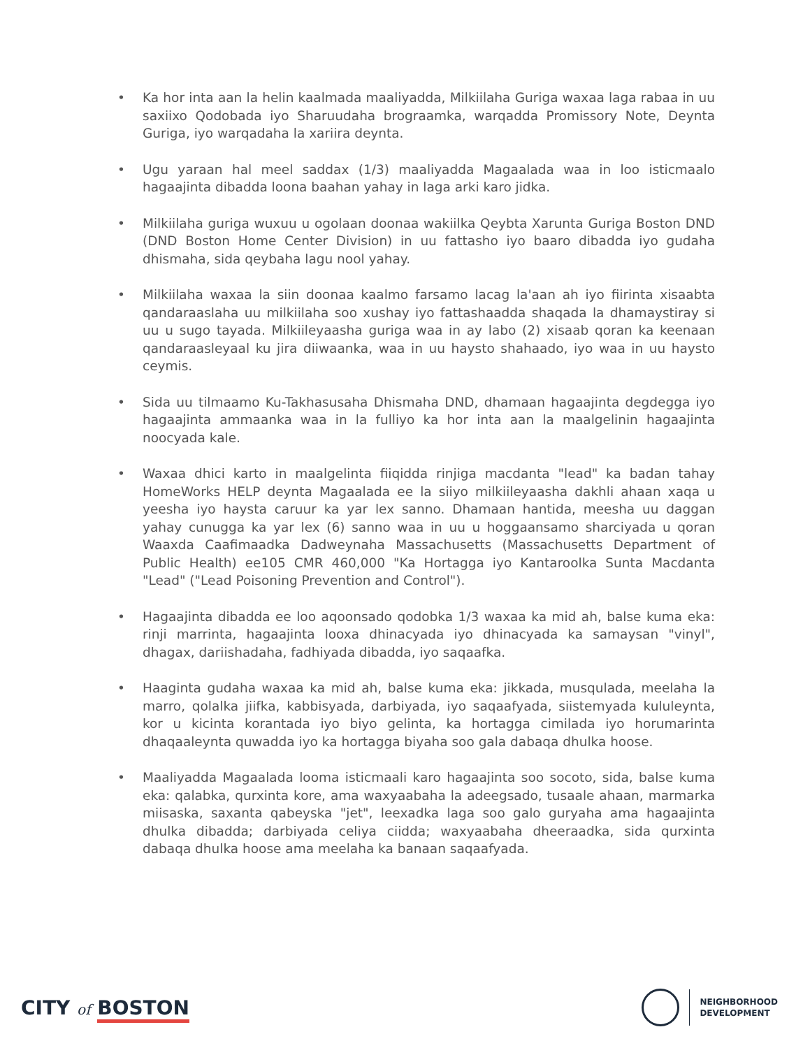• Ka hor inta aan la helin kaalmada maaliyadda, Milkiilaha Guriga waxaa laga rabaa in uu saxiixo Qodobada iyo Sharuudaha brograamka, warqadda Promissory Note, Deynta Guriga, iyo warqadaha la xariira deynta.
• Ugu yaraan hal meel saddax (1/3) maaliyadda Magaalada waa in loo isticmaalo hagaajinta dibadda loona baahan yahay in laga arki karo jidka.
• Milkiilaha guriga wuxuu u ogolaan doonaa wakiilka Qeybta Xarunta Guriga Boston DND (DND Boston Home Center Division) in uu fattasho iyo baaro dibadda iyo gudaha dhismaha, sida qeybaha lagu nool yahay.
• Milkiilaha waxaa la siin doonaa kaalmo farsamo lacag la'aan ah iyo fiirinta xisaabta qandaraaslaha uu milkiilaha soo xushay iyo fattashaadda shaqada la dhamaystiray si uu u sugo tayada. Milkiileyaasha guriga waa in ay labo (2) xisaab qoran ka keenaan qandaraasleyaal ku jira diiwaanka, waa in uu haysto shahaado, iyo waa in uu haysto ceymis.
• Sida uu tilmaamo Ku-Takhasusaha Dhismaha DND, dhamaan hagaajinta degdegga iyo hagaajinta ammaanka waa in la fulliyo ka hor inta aan la maalgelinin hagaajinta noocyada kale.
• Waxaa dhici karto in maalgelinta fiiqidda rinjiga macdanta "lead" ka badan tahay HomeWorks HELP deynta Magaalada ee la siiyo milkiileyaasha dakhli ahaan xaqa u yeesha iyo haysta caruur ka yar lex sanno. Dhamaan hantida, meesha uu daggan yahay cunugga ka yar lex (6) sanno waa in uu u hoggaansamo sharciyada u qoran Waaxda Caafimaadka Dadweynaha Massachusetts (Massachusetts Department of Public Health) ee105 CMR 460,000 "Ka Hortagga iyo Kantaroolka Sunta Macdanta "Lead" ("Lead Poisoning Prevention and Control").
• Hagaajinta dibadda ee loo aqoonsado qodobka 1/3 waxaa ka mid ah, balse kuma eka: rinji marrinta, hagaajinta looxa dhinacyada iyo dhinacyada ka samaysan "vinyl", dhagax, dariishadaha, fadhiyada dibadda, iyo saqaafka.
• Haaginta gudaha waxaa ka mid ah, balse kuma eka: jikkada, musqulada, meelaha la marro, qolalka jiifka, kabbisyada, darbiyada, iyo saqaafyada, siistemyada kululeynta, kor u kicinta korantada iyo biyo gelinta, ka hortagga cimilada iyo horumarinta dhaqaaleynta quwadda iyo ka hortagga biyaha soo gala dabaqa dhulka hoose.
• Maaliyadda Magaalada looma isticmaali karo hagaajinta soo socoto, sida, balse kuma eka: qalabka, qurxinta kore, ama waxyaabaha la adeegsado, tusaale ahaan, marmarka miisaska, saxanta qabeyska "jet", leexadka laga soo galo guryaha ama hagaajinta dhulka dibadda; darbiyada celiya ciidda; waxyaabaha dheeraadka, sida qurxinta dabaqa dhulka hoose ama meelaha ka banaan saqaafyada.
CITY of BOSTON
NEIGHBORHOOD
DEVELOPMENT